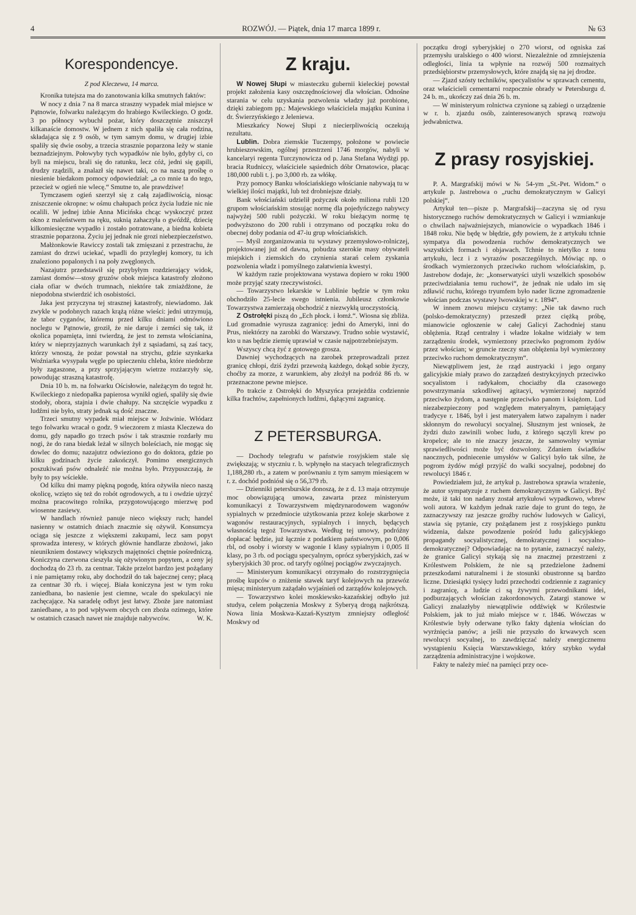4 ROZWÓJ. — Piątek, dnia 17 marca 1899 r. № 63
Korespondencye.
Z pod Kleczewa, 14 marca.
Kronika tutejsza ma do zanotowania kilka smutnych faktów:
W nocy z dnia 7 na 8 marca straszny wypadek miał miejsce w Pątnowie, folwarku należącym do hrabiego Kwileckiego. O godz. 3 po północy wybuchł pożar, który doszczętnie zniszczył kilkanaście domostw. W jednem z nich spaliła się cała rodzina, składająca się z 9 osób, w tym samym domu, w drugiej izbie spaliły się dwie osoby, a trzecia strasznie poparzona leży w stanie beznadziejnym. Połowyby tych wypadków nie było, gdyby ci, co byli na miejscu, brali się do ratunku, lecz cóż, jedni się gapili, drudzy rządzili, a znalazł się nawet taki, co na naszą prośbę o niesienie biedakom pomocy odpowiedział: „a co mnie ta do tego, przecież w ogień nie wlecę.“ Smutne to, ale prawdziwe!
Tymczasem ogień szerzył się z całą zajadliwością, niosąc zniszczenie okropne: w ośmu chałupach prócz życia ludzie nic nie ocalili. W jednej izbie Anna Micińska chcąc wyskoczyć przez okno z maleństwem na ręku, suknią zahaczyła o gwóźdź, dziecię kilkomiesięczne wypadło i zostało potratowane, a biedna kobieta strasznie poparzona. Życiu jej jednak nie grozi niebezpieczeństwo.
Małżonkowie Rawiccy zostali tak zmięszani z przestrachu, że zamiast do drzwi uciekać, wpadli do przyległej komory, tu ich znaleziono popalonych i na poły zwęglonych.
Nazajutrz przedstawił się przybyłym rozdzierający widok, zamiast domów—stosy gruzów obok miejsca katastrofy złożono ciała ofiar w dwóch trumnach, niektóre tak zmiażdżone, że niepodobna stwierdzić ich osobistości.
Jaka jest przyczyna tej strasznej katastrofy, niewiadomo. Jak zwykle w podobnych razach krążą różne wieści: jedni utrzymują, że tabor cyganów, któremu przed kilku dniami odmówiono noclegu w Pątnowie, groził, że nie daruje i zemści się tak, iż okolica popamięta, inni twierdzą, że jest to zemsta włościanina, który w nieprzyjaznych warunkach żył z sąsiadami, są zaś tacy, którzy wnoszą, że pożar powstał na strychu, gdzie szynkarka Woźniarka wysypała węgle po upieczeniu chleba, które niedobrze były zagaszone, a przy sprzyjającym wietrze rozżarzyły się, powodując straszną katastrofę.
Dnia 10 b. m. na folwarku Ościsłowie, należącym do tegoż hr. Kwileckiego z niedopałka papierosa wynikł ogień, spaliły się dwie stodoły, obora, stajnia i dwie chałupy. Na szczęście wypadku z ludźmi nie było, straty jednak są dość znaczne.
Trzeci smutny wypadek miał miejsce w Jożwinie. Włódarz tego folwarku wracał o godz. 9 wieczorem z miasta Kleczewa do domu, gdy napadło go trzech psów i tak strasznie rozdarły mu nogi, że do rana biedak leżał w silnych boleściach, nie mogąc się dowlec do domu; nazajutrz odwieziono go do doktora, gdzie po kilku godzinach życie zakończył. Pomimo energicznych poszukiwań psów odnaleźć nie można było. Przypuszczają, że były to psy wściekłe.
Od kilku dni mamy piękną pogodę, która ożywiła nieco naszą okolicę, wzięto się też do robót ogrodowych, a tu i owdzie ujrzyć można pracowitego rolnika, przygotowującego mierzwę pod wiosenne zasiewy.
W handlach również panuje nieco większy ruch; handel nasienny w ostatnich dniach znacznie się ożywił. Konsumcya ociąga się jeszcze z większemi zakupami, lecz sam popyt sprowadza interesy, w których głównie handlarze zbożowi, jako nieunikniem dostawcy większych majętności chętnie pośredniczą. Koniczyna czerwona cieszyła się ożywionym popytem, a ceny jej dochodzą do 23 rb. za centnar. Także przelot bardzo jest pożądany i nie pamiętamy roku, aby dochodził do tak bajecznej ceny; płacą za centnar 30 rb. i więcej. Biała koniczyna jest w tym roku zaniedbana, bo nasienie jest ciemne, wcale do spekulacyi nie zachęcające. Na saradelę odbyt jest łatwy. Zboże jare natomiast zaniedbane, a to pod wpływem obcych cen zboża ozimego, które w ostatnich czasach nawet nie znajduje nabywców. W. K.
Z kraju.
W Nowej Słupi w miasteczku gubernii kieleckiej powstał projekt założenia kasy oszczędnościowej dla włościan. Odnośne starania w celu uzyskania pozwolenia władzy już porobione, dzięki zabiegom pp.: Majewskiego właściciela majątku Kunina i dr. Świerzyńskiego z Jeleniewa.
Mieszkańcy Nowej Słupi z niecierpliwością oczekują rezultatu.
Lublin. Dobra ziemskie Tuczempy, położone w powiecie hrubieszowskim, ogólnej przestrzeni 1746 morgów, nabyli w kancelaryi regenta Turczynowicza od p. Jana Stefana Wydżgi pp. bracia Rudniccy, właściciele sąsiednich dóbr Ornatowice, płacąc 180,000 rubli t. j. po 3,000 rb. za włókę.
Przy pomocy Banku włościańskiego włościanie nabywają tu w wielkiej ilości majątki, lub też drobniejsze działy.
Bank włościański udzielił pożyczek około miliona rubli 120 grupom włościańskim stosując normę dla pojedyńczego nabywcy najwyżej 500 rubli pożyczki. W roku bieżącym normę tę podwyższono do 200 rubli i otrzymano od początku roku do obecnej doby podania od 47-iu grup włościańskich.
— Myśl zorganizowania tu wystawy przemysłowo-rolniczej, projektowanej już od dawna, pobudza szerokie masy obywateli miejskich i ziemskich do czynienia starań celem zyskania pozwolenia władz i pomyślnego załatwienia kwestyi.
W każdym razie projektowana wystawa dopiero w roku 1900 może przyjąć szaty rzeczywistości.
— Towarzystwo lekarskie w Lublinie będzie w tym roku obchodziło 25-lecie swego istnienia. Jubileusz członkowie Towarzystwa zamierzają obchodzić z niezwykłą uroczystością.
Z Ostrołęki piszą do „Ech płock. i łomż.“. Wiosna się zbliża. Lud gromadnie wyrusza zagranicę: jedni do Ameryki, inni do Prus, niektórzy na zarobki do Warszawy. Trudno sobie wystawić, kto u nas będzie ziemię uprawiał w czasie najpotrzebniejszym.
Wszyscy chcą żyć z gotowego grosza.
Dawniej wychodzących na zarobek przeprowadzali przez granicę chłopi, dziś żydzi przewożą każdego, dokąd sobie życzy, choćby za morze, z warunkiem, aby złożył na podróż 86 rb. w przeznaczone pewne miejsce.
Po trakcie z Ostrołęki do Myszyńca przejeżdża codziennie kilka frachtów, zapełnionych ludźmi, dążącymi zagranicę.
Z PETERSBURGA.
— Dochody telegrafu w państwie rosyjskiem stale się zwiększają; w styczniu r. b. wpłynęło na stacyach telegraficznych 1,188,280 rb., a zatem w porównaniu z tym samym miesiącem w r. z. dochód podniósł się o 56,379 rb.
— Dzienniki petersburskie donoszą, że z d. 13 maja otrzymuje moc obowiązującą umowa, zawarta przez ministeryum komunikacyi z Towarzystwem międzynarodowem wagonów sypialnych w przedmiocie użytkowania przez koleje skarbowe z wagonów restauracyjnych, sypialnych i innych, będących własnością tegoż Towarzystwa. Według tej umowy, podróżny dopłacać będzie, już łącznie z podatkiem państwowym, po 0,006 rbl, od osoby i wiorsty w wagonie I klasy sypialnym i 0,005 II klasy, po 3 rb. od pociągu specyalnym, oprócz syberyjskich, zaś w syberyjskich 30 proc. od taryfy ogólnej pociągów zwyczajnych.
— Ministeryum komunikacyi otrzymało do rozstrzygnięcia prośbę kupców o zniżenie stawek taryf kolejowych na przewóz mięsa; ministeryum zażądało wyjaśnień od zarządów kolejowych.
— Towarzystwo kolei moskiewsko-kazańskiej odbyło już studya, celem połączenia Moskwy z Syberyą drogą najkrótszą. Nowa linia Moskwa-Kazań-Kysztym zmniejszy odległość Moskwy od
początku drogi syberyjskiej o 270 wiorst, od ogniska zaś przemysłu uralskiego o 400 wiorst. Niezależnie od zmniejszenia odległości, linia ta wpłynie na rozwój 500 rozmaitych przedsiębiorstw przemysłowych, które znajdą się na jej drodze.
— Zjazd szósty techników, specyalistów w sprawach cementu, oraz właścicieli cementarni rozpocznie obrady w Petersburgu d. 24 b. m., ukończy zaś dnia 26 b. m.
— W ministeryum rolnictwa czynione są zabiegi o urządzenie w r. b. zjazdu osób, zainteresowanych sprawą rozwoju jedwabnictwa.
Z prasy rosyjskiej.
P. A. Margrafskij mówi w № 54-ym „St.-Pet. Widom.“ o artykule p. Jastrebowa o „ruchu demokratycznym w Galicyi polskiej“.
Artykuł ten—pisze p. Margrafskij—zaczyna się od rysu historycznego ruchów demokratycznych w Galicyi i wzmiankuje o chwilach najważniejszych, mianowicie o wypadkach 1846 i 1848 roku. Nie będę w błędzie, gdy powiem, że z artykułu tchnie sympatya dla powodzenia ruchów demokratycznych we wszystkich formach i objawach. Tchnie to nietylko z tonu artykułu, lecz i z wyrazów poszczególnych. Mówiąc np. o środkach wymierzonych przeciwko ruchom włościańskim, p. Jastrebow dodaje, że: „konserwatyści użyli wszelkich sposobów przeciwdziałania temu ruchowi“, że jednak nie udało im się zdławić ruchu, którego tryumfem było nader liczne zgromadzenie włościan podczas wystawy lwowskiej w r. 1894“.
W innem znowu miejscu czytamy: „Nie tak dawno ruch (polsko-demokratyczny) przeszedł przez ciężką próbę, mianowicie ogłoszenie w całej Galicyi Zachodniej stanu oblężenia. Rząd centralny i władze lokalne widziały w tem zarządzeniu środek, wymierzony przeciwko pogromom żydów przez włościan; w gruncie rzeczy stan oblężenia był wymierzony przeciwko ruchom demokratycznym“.
Niewątpliwem jest, że rząd austryacki i jego organy galicyjskie miały prawo do zarządzeń destrykcyjnych przeciwko socyalistom i radykałom, chociażby dla czasowego powstrzymania szkodliwej agitacyi, wymierzonej naprzód przeciwko żydom, a następnie przeciwko panom i księżom. Lud niezabezpieczony pod względem materyalnym, pamiętający tradycye r. 1846, był i jest materyałem łatwo zapalnym i nader skłonnym do rewolucyi socyalnej. Słusznym jest wniosek, że żydzi dużo zawinili wobec ludu, z którego sączyli krew po kropelce; ale to nie znaczy jeszcze, że samowolny wymiar sprawiedliwości może być dozwolony. Zdaniem świadków naocznych, podniecenie umysłów w Galicyi było tak silne, że pogrom żydów mógł przyjść do walki socyalnej, podobnej do rewolucyi 1846 r.
Powiedziałem już, że artykuł p. Jastrebowa sprawia wrażenie, że autor sympatyzuje z ruchem demokratycznym w Galicyi. Być może, iż taki ton nadany został artykułowi wypadkowo, wbrew woli autora. W każdym jednak razie daje to grunt do tego, że zaznaczywszy raz jeszcze groźby ruchów ludowych w Galicyi, stawia się pytanie, czy pożądanem jest z rosyjskiego punktu widzenia, dalsze powodzenie pośród ludu galicyjskiego propagandy socyalistycznej, demokratycznej i socyalno-demokratycznej? Odpowiadając na to pytanie, zaznaczyć należy, że granice Galicyi stykają się na znacznej przestrzeni z Królestwem Polskiem, że nie są przedzielone żadnemi przeszkodami naturalnemi i że stosunki obustronne są bardzo liczne. Dziesiątki tysięcy ludzi przechodzi codziennie z zagranicy i zagranicę, a ludzie ci są żywymi przewodnikami idei, podburzających włościan zakordonowych. Zatargi stanowe w Galicyi znalazłyby niewątpliwie oddźwięk w Królestwie Polskiem, jak to już miało miejsce w r. 1846. Wówczas w Królestwie były oderwane tylko fakty dążenia włościan do wyrżnięcia panów; a jeśli nie przyszło do krwawych scen rewolucyi socyalnej, to zawdzięczać należy energicznemu wystąpieniu Księcia Warszawskiego, który szybko wydał zarządzenia administracyjne i wojskowe.
Fakty te należy mieć na pamięci przy oce-